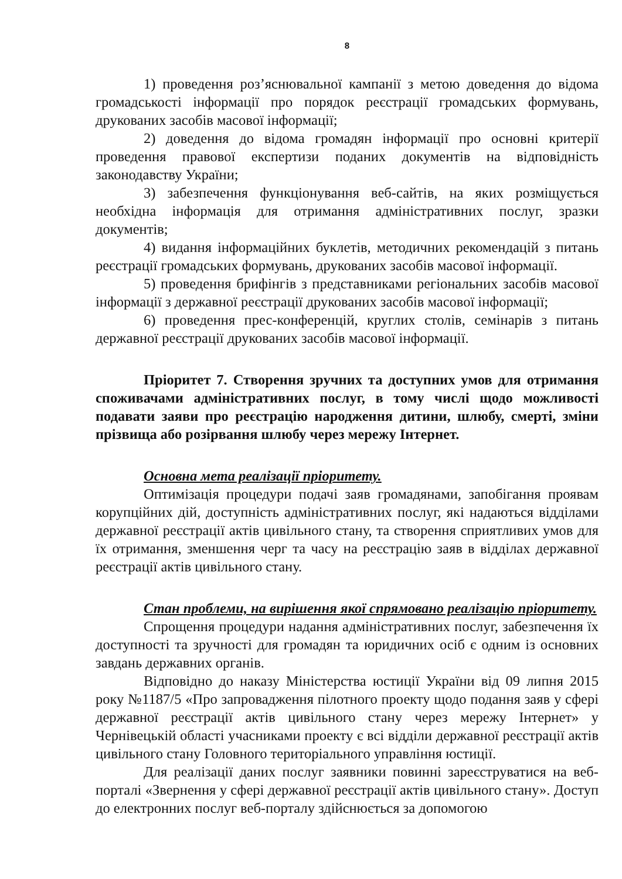8
1) проведення роз’яснювальної кампанії з метою доведення до відома громадськості інформації про порядок реєстрації громадських формувань, друкованих засобів масової інформації;
2) доведення до відома громадян інформації про основні критерії проведення правової експертизи поданих документів на відповідність законодавству України;
3) забезпечення функціонування веб-сайтів, на яких розміщується необхідна інформація для отримання адміністративних послуг, зразки документів;
4) видання інформаційних буклетів, методичних рекомендацій з питань реєстрації громадських формувань, друкованих засобів масової інформації.
5) проведення брифінгів з представниками регіональних засобів масової інформації з державної реєстрації друкованих засобів масової інформації;
6) проведення прес-конференцій, круглих столів, семінарів з питань державної реєстрації друкованих засобів масової інформації.
Пріоритет 7. Створення зручних та доступних умов для отримання споживачами адміністративних послуг, в тому числі щодо можливості подавати заяви про реєстрацію народження дитини, шлюбу, смерті, зміни прізвища або розірвання шлюбу через мережу Інтернет.
Основна мета реалізації пріоритету.
Оптимізація процедури подачі заяв громадянами, запобігання проявам корупційних дій, доступність адміністративних послуг, які надаються відділами державної реєстрації актів цивільного стану, та створення сприятливих умов для їх отримання, зменшення черг та часу на реєстрацію заяв в відділах державної реєстрації актів цивільного стану.
Стан проблеми, на вирішення якої спрямовано реалізацію пріоритету.
Спрощення процедури надання адміністративних послуг, забезпечення їх доступності та зручності для громадян та юридичних осіб є одним із основних завдань державних органів.
Відповідно до наказу Міністерства юстиції України від 09 липня 2015 року №1187/5 «Про запровадження пілотного проекту щодо подання заяв у сфері державної реєстрації актів цивільного стану через мережу Інтернет» у Чернівецькій області учасниками проекту є всі відділи державної реєстрації актів цивільного стану Головного територіального управління юстиції.
Для реалізації даних послуг заявники повинні зареєструватися на веб-порталі «Звернення у сфері державної реєстрації актів цивільного стану». Доступ до електронних послуг веб-порталу здійснюється за допомогою